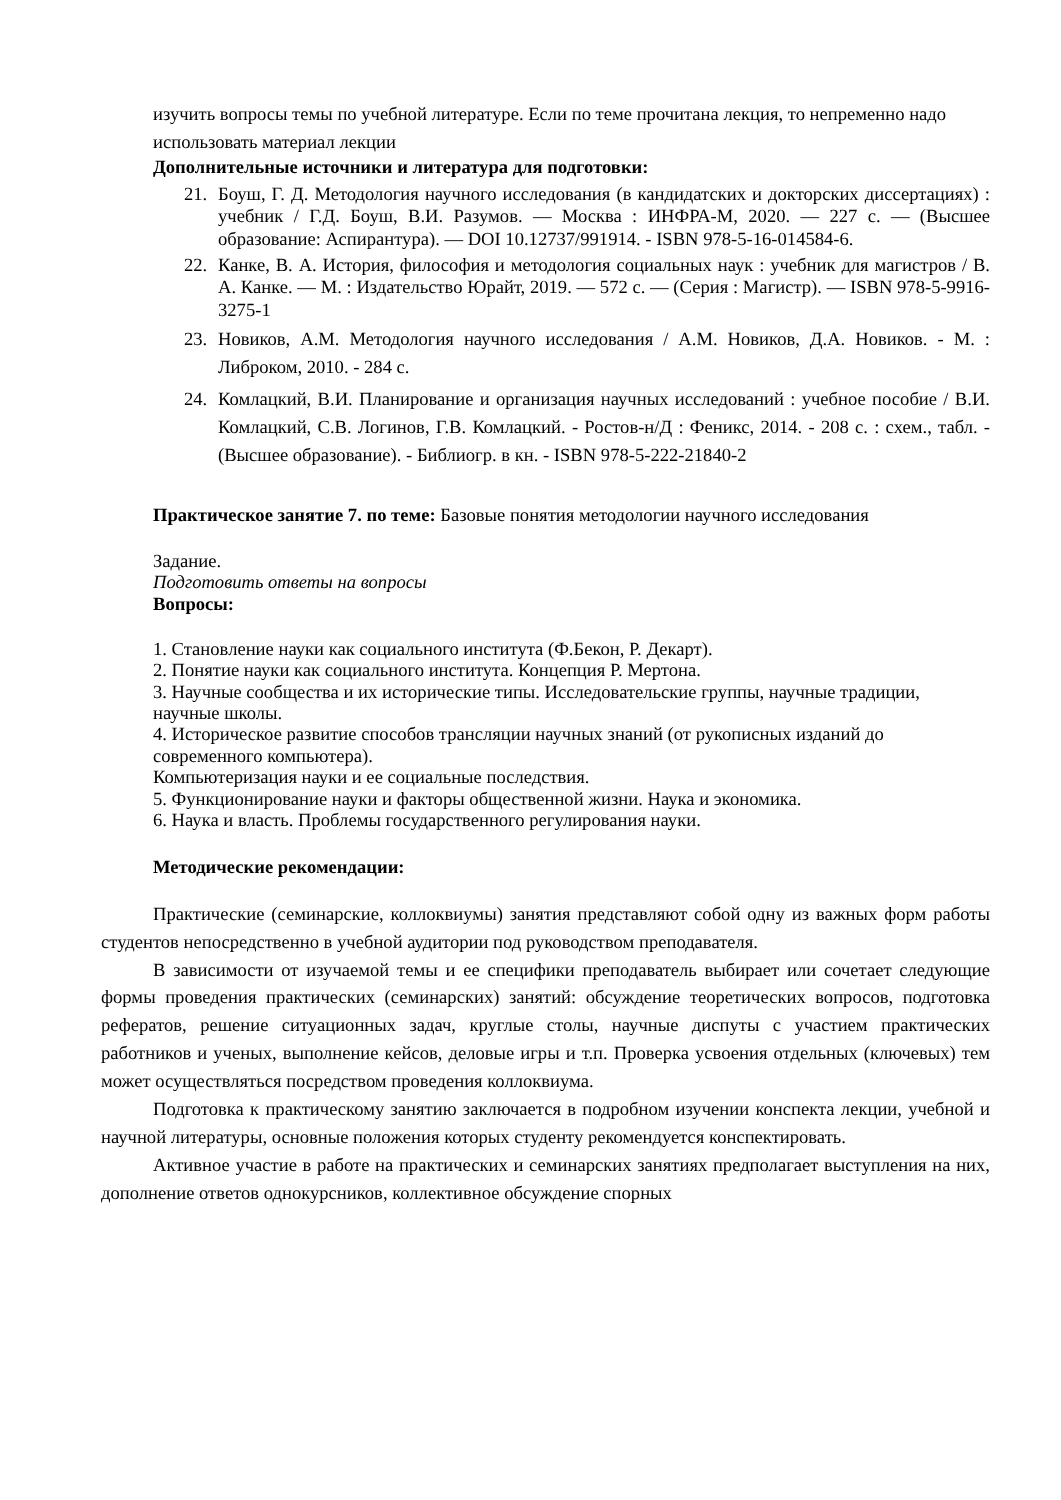изучить вопросы темы по учебной литературе. Если по теме прочитана лекция, то непременно надо использовать материал лекции
Дополнительные источники и литература для подготовки:
21. Боуш, Г. Д. Методология научного исследования (в кандидатских и докторских диссертациях) : учебник / Г.Д. Боуш, В.И. Разумов. — Москва : ИНФРА-М, 2020. — 227 с. — (Высшее образование: Аспирантура). — DOI 10.12737/991914. - ISBN 978-5-16-014584-6.
22. Канке, В. А. История, философия и методология социальных наук : учебник для магистров / В. А. Канке. — М. : Издательство Юрайт, 2019. — 572 с. — (Серия : Магистр). — ISBN 978-5-9916-3275-1
23. Новиков, А.М. Методология научного исследования / А.М. Новиков, Д.А. Новиков. - М. : Либроком, 2010. - 284 с.
24. Комлацкий, В.И. Планирование и организация научных исследований : учебное пособие / В.И. Комлацкий, С.В. Логинов, Г.В. Комлацкий. - Ростов-н/Д : Феникс, 2014. - 208 с. : схем., табл. - (Высшее образование). - Библиогр. в кн. - ISBN 978-5-222-21840-2
Практическое занятие 7. по теме: Базовые понятия методологии научного исследования
Задание.
Подготовить ответы на вопросы
Вопросы:
1. Становление науки как социального института (Ф.Бекон, Р. Декарт).
2. Понятие науки как социального института. Концепция Р. Мертона.
3. Научные сообщества и их исторические типы. Исследовательские группы, научные традиции, научные школы.
4. Историческое развитие способов трансляции научных знаний (от рукописных изданий до современного компьютера).
Компьютеризация науки и ее социальные последствия.
5. Функционирование науки и факторы общественной жизни. Наука и экономика.
6. Наука и власть. Проблемы государственного регулирования науки.
Методические рекомендации:
Практические (семинарские, коллоквиумы) занятия представляют собой одну из важных форм работы студентов непосредственно в учебной аудитории под руководством преподавателя.
В зависимости от изучаемой темы и ее специфики преподаватель выбирает или сочетает следующие формы проведения практических (семинарских) занятий: обсуждение теоретических вопросов, подготовка рефератов, решение ситуационных задач, круглые столы, научные диспуты с участием практических работников и ученых, выполнение кейсов, деловые игры и т.п. Проверка усвоения отдельных (ключевых) тем может осуществляться посредством проведения коллоквиума.
Подготовка к практическому занятию заключается в подробном изучении конспекта лекции, учебной и научной литературы, основные положения которых студенту рекомендуется конспектировать.
Активное участие в работе на практических и семинарских занятиях предполагает выступления на них, дополнение ответов однокурсников, коллективное обсуждение спорных